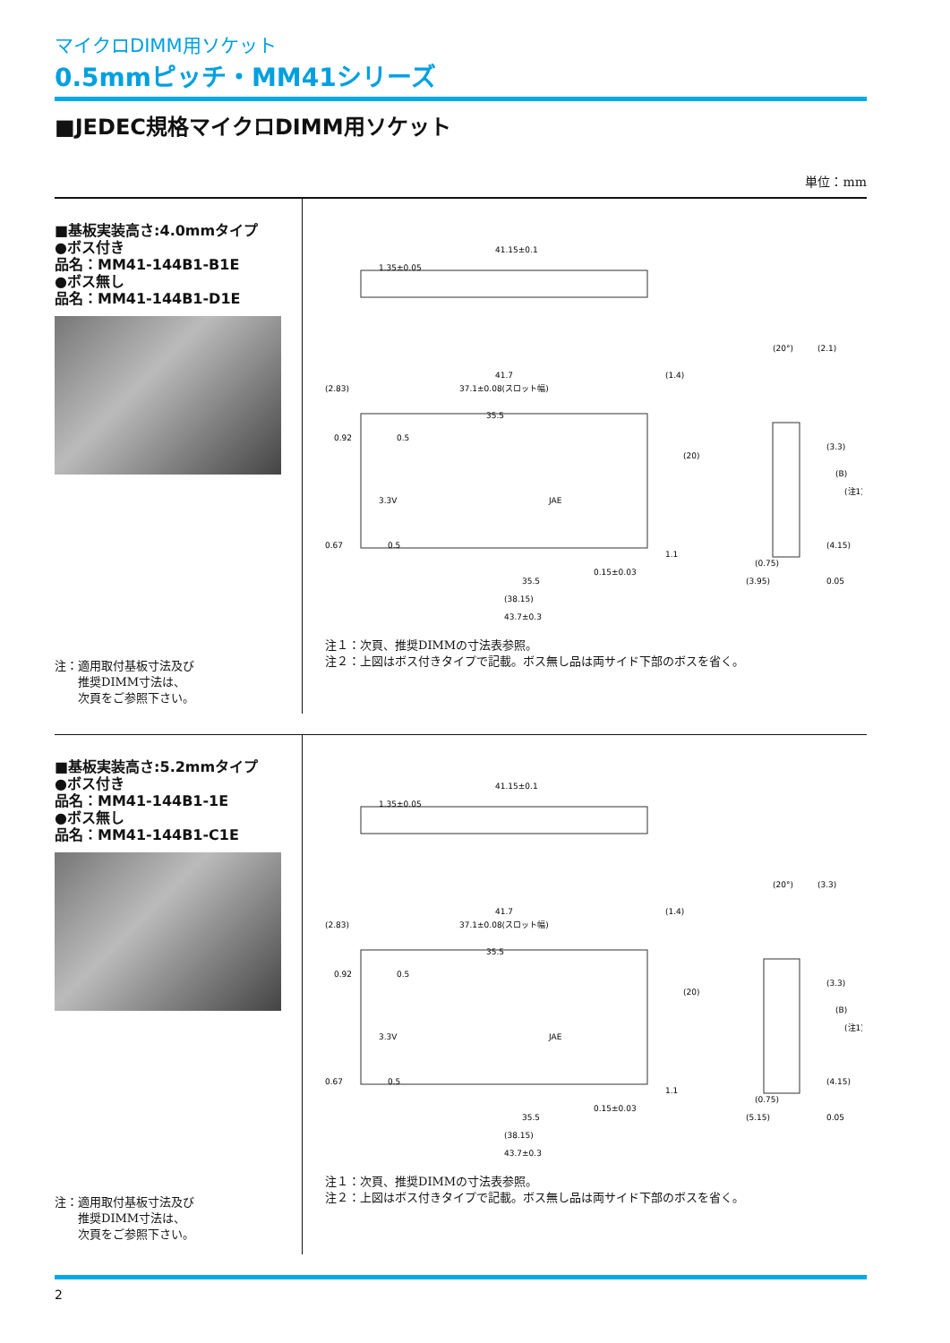マイクロDIMM用ソケット
0.5mmピッチ・MM41シリーズ
■JEDEC規格マイクロDIMM用ソケット
単位：mm
■基板実装高さ:4.0mmタイプ
●ボス付き
品名：MM41-144B1-B1E
●ボス無し
品名：MM41-144B1-D1E
注：適用取付基板寸法及び
　　推奨DIMM寸法は、
　　次頁をご参照下さい。
41.15±0.1
1.35±0.05
41.7
37.1±0.08(スロット幅)
35.5
3.3V
JAE
35.5
(38.15)
43.7±0.3
0.15±0.03
(2.83)
0.92
0.5
0.67
0.5
(1.4)
(20)
1.1
(20°)
(2.1)
(3.3)
(0.75)
(3.95)
0.05
(B)
(注1)
(4.15)
注１：次頁、推奨DIMMの寸法表参照。
注２：上図はボス付きタイプで記載。ボス無し品は両サイド下部のボスを省く。
■基板実装高さ:5.2mmタイプ
●ボス付き
品名：MM41-144B1-1E
●ボス無し
品名：MM41-144B1-C1E
注：適用取付基板寸法及び
　　推奨DIMM寸法は、
　　次頁をご参照下さい。
41.15±0.1
1.35±0.05
41.7
37.1±0.08(スロット幅)
35.5
3.3V
JAE
35.5
(38.15)
43.7±0.3
0.15±0.03
(2.83)
0.92
0.5
0.67
0.5
(1.4)
(20)
1.1
(20°)
(3.3)
(3.3)
(0.75)
(5.15)
0.05
(B)
(注1)
(4.15)
注１：次頁、推奨DIMMの寸法表参照。
注２：上図はボス付きタイプで記載。ボス無し品は両サイド下部のボスを省く。
2